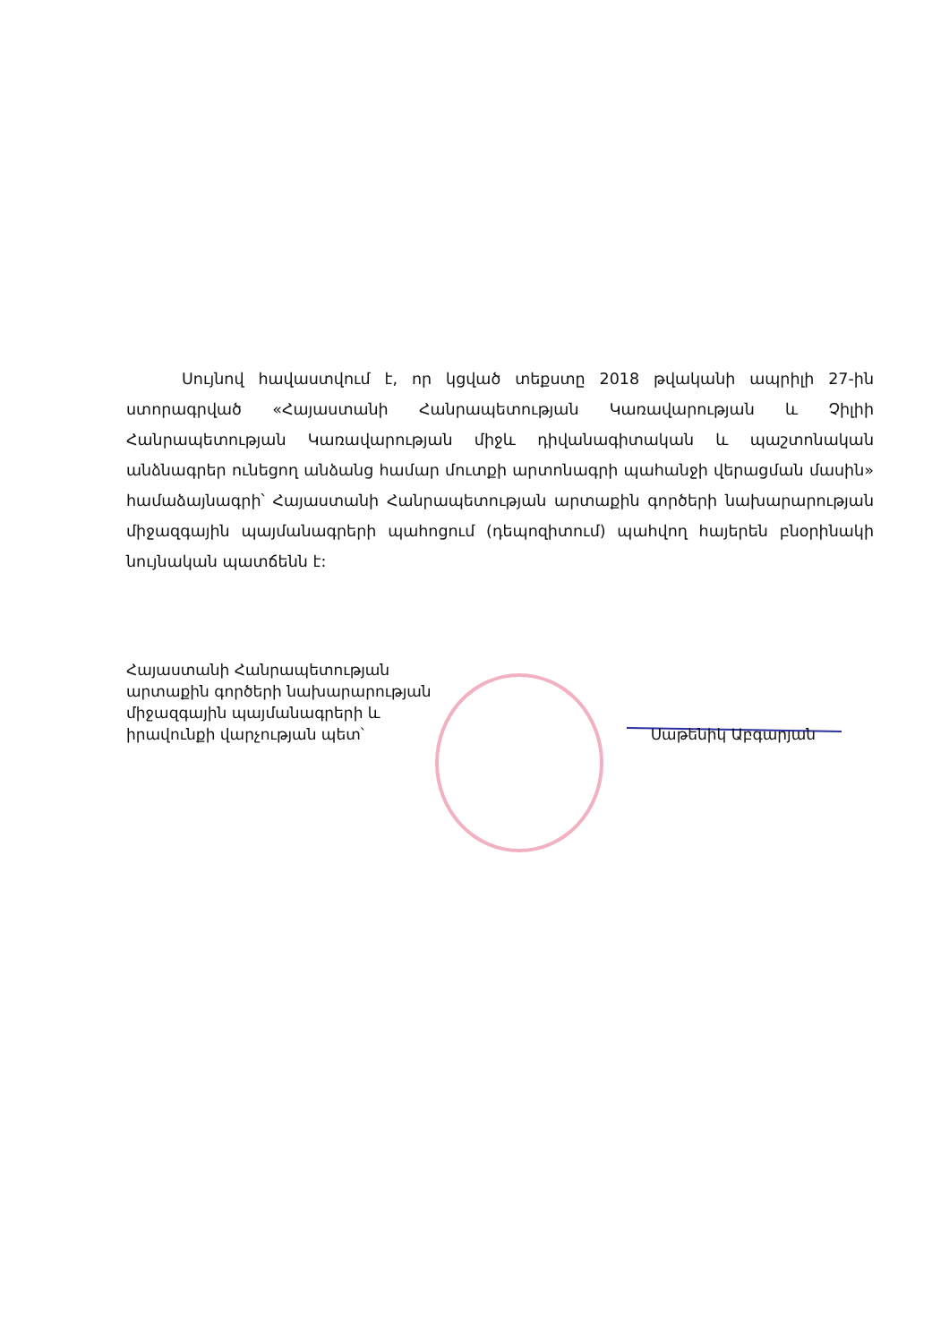Սույնով հավաստվում է, որ կցված տեքստը 2018 թվականի ապրիլի 27-ին ստորագրված «Հայաստանի Հանրապետության Կառավարության և Չիլիի Հանրապետության Կառավարության միջև դիվանագիտական և պաշտոնական անձնագրեր ունեցող անձանց համար մուտքի արտոնագրի պահանջի վերացման մասին» համաձայնագրի՝ Հայաստանի Հանրապետության արտաքին գործերի նախարարության միջազգային պայմանագրերի պահոցում (դեպոզիտում) պահվող հայերեն բնօրինակի նույնական պատճենն է:
Հայաստանի Հանրապետության
արտաքին գործերի նախարարության
միջազգային պայմանագրերի և
իրավունքի վարչության պետ՝
Սաթենիկ Աբգարյան